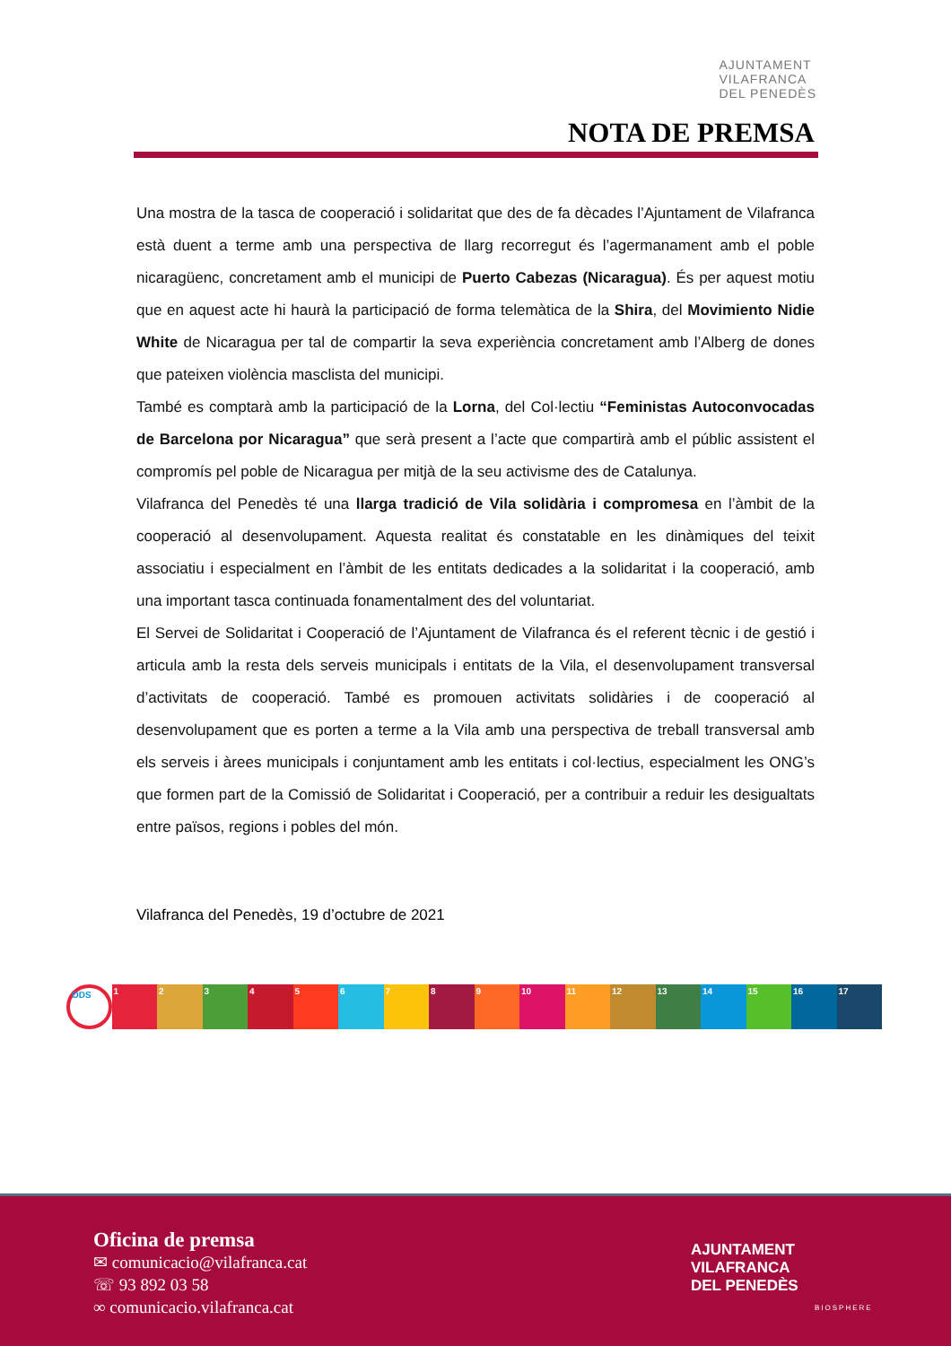AJUNTAMENT
VILAFRANCA
DEL PENEDÈS
NOTA DE PREMSA
Una mostra de la tasca de cooperació i solidaritat que des de fa dècades l’Ajuntament de Vilafranca està duent a terme amb una perspectiva de llarg recorregut és l’agermanament amb el poble nicaragüenc, concretament amb el municipi de Puerto Cabezas (Nicaragua). És per aquest motiu que en aquest acte hi haurà la participació de forma telemàtica de la Shira, del Movimiento Nidie White de Nicaragua per tal de compartir la seva experiència concretament amb l’Alberg de dones que pateixen violència masclista del municipi.
També es comptarà amb la participació de la Lorna, del Col·lectiu “Feministas Autoconvocadas de Barcelona por Nicaragua” que serà present a l’acte que compartirà amb el públic assistent el compromís pel poble de Nicaragua per mitjà de la seu activisme des de Catalunya.
Vilafranca del Penedès té una llarga tradició de Vila solidària i compromesa en l’àmbit de la cooperació al desenvolupament. Aquesta realitat és constatable en les dinàmiques del teixit associatiu i especialment en l’àmbit de les entitats dedicades a la solidaritat i la cooperació, amb una important tasca continuada fonamentalment des del voluntariat.
El Servei de Solidaritat i Cooperació de l’Ajuntament de Vilafranca és el referent tècnic i de gestió i articula amb la resta dels serveis municipals i entitats de la Vila, el desenvolupament transversal d’activitats de cooperació. També es promouen activitats solidàries i de cooperació al desenvolupament que es porten a terme a la Vila amb una perspectiva de treball transversal amb els serveis i àrees municipals i conjuntament amb les entitats i col·lectius, especialment les ONG’s que formen part de la Comissió de Solidaritat i Cooperació, per a contribuir a reduir les desigualtats entre països, regions i pobles del món.
Vilafranca del Penedès, 19 d’octubre de 2021
ODS 1 2 3 4 5 6 7 8 9 10 11 12 13 14 15 16 17
Oficina de premsa
✉ comunicacio@vilafranca.cat
☏ 93 892 03 58
∞ comunicacio.vilafranca.cat
AJUNTAMENT
VILAFRANCA
DEL PENEDÈS
BIOSPHERE